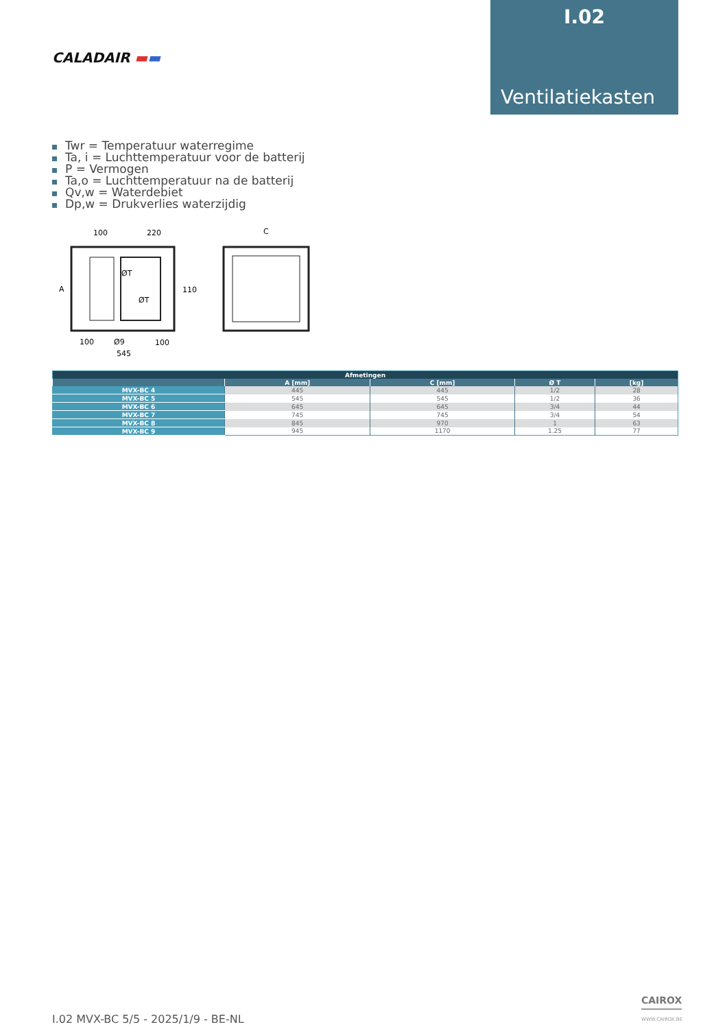I.02
Ventilatiekasten
CALADAIR ▬▬
Twr = Temperatuur waterregime
Ta, i = Luchttemperatuur voor de batterij
P = Vermogen
Ta,o = Luchttemperatuur na de batterij
Qv,w = Waterdebiet
Dp,w = Drukverlies waterzijdig
100
220
C
110
A
100
Ø9
100
545
ØT
ØT
| Afmetingen | | | | |
| --- | --- | --- | --- | --- |
| | A [mm] | C [mm] | Ø T | [kg] |
| MVX-BC 4 | 445 | 445 | 1/2 | 28 |
| MVX-BC 5 | 545 | 545 | 1/2 | 36 |
| MVX-BC 6 | 645 | 645 | 3/4 | 44 |
| MVX-BC 7 | 745 | 745 | 3/4 | 54 |
| MVX-BC 8 | 845 | 970 | 1 | 63 |
| MVX-BC 9 | 945 | 1170 | 1.25 | 77 |
I.02 MVX-BC 5/5 - 2025/1/9 - BE-NL
CAIROX
WWW.CAIROX.BE